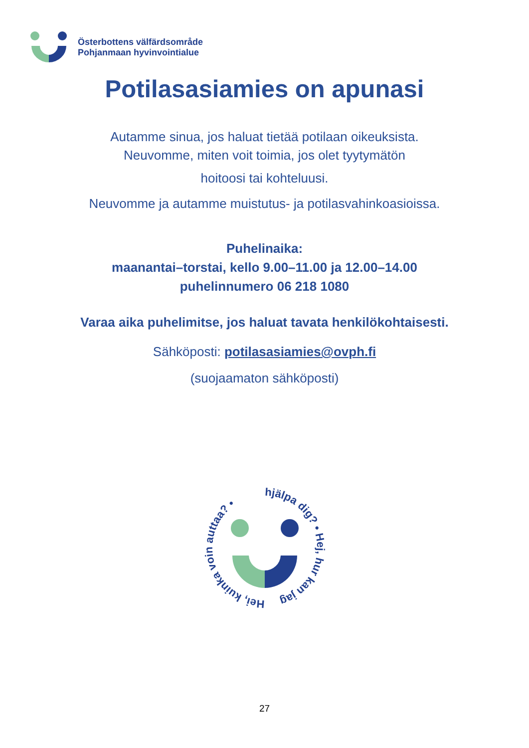Österbottens välfärdsområde
Pohjanmaan hyvinvointialue
Potilasasiamies on apunasi
Autamme sinua, jos haluat tietää potilaan oikeuksista.
Neuvomme, miten voit toimia, jos olet tyytymätön
hoitoosi tai kohteluusi.
Neuvomme ja autamme muistutus- ja potilasvahinkoasioissa.
Puhelinaika:
maanantai–torstai, kello 9.00–11.00 ja 12.00–14.00
puhelinnumero 06 218 1080
Varaa aika puhelimitse, jos haluat tavata henkilökohtaisesti.
Sähköposti: potilasasiamies@ovph.fi
(suojaamaton sähköposti)
hjälpa dig? • Hej, hur kan jag
Hei, kuinka voin auttaa? •
27